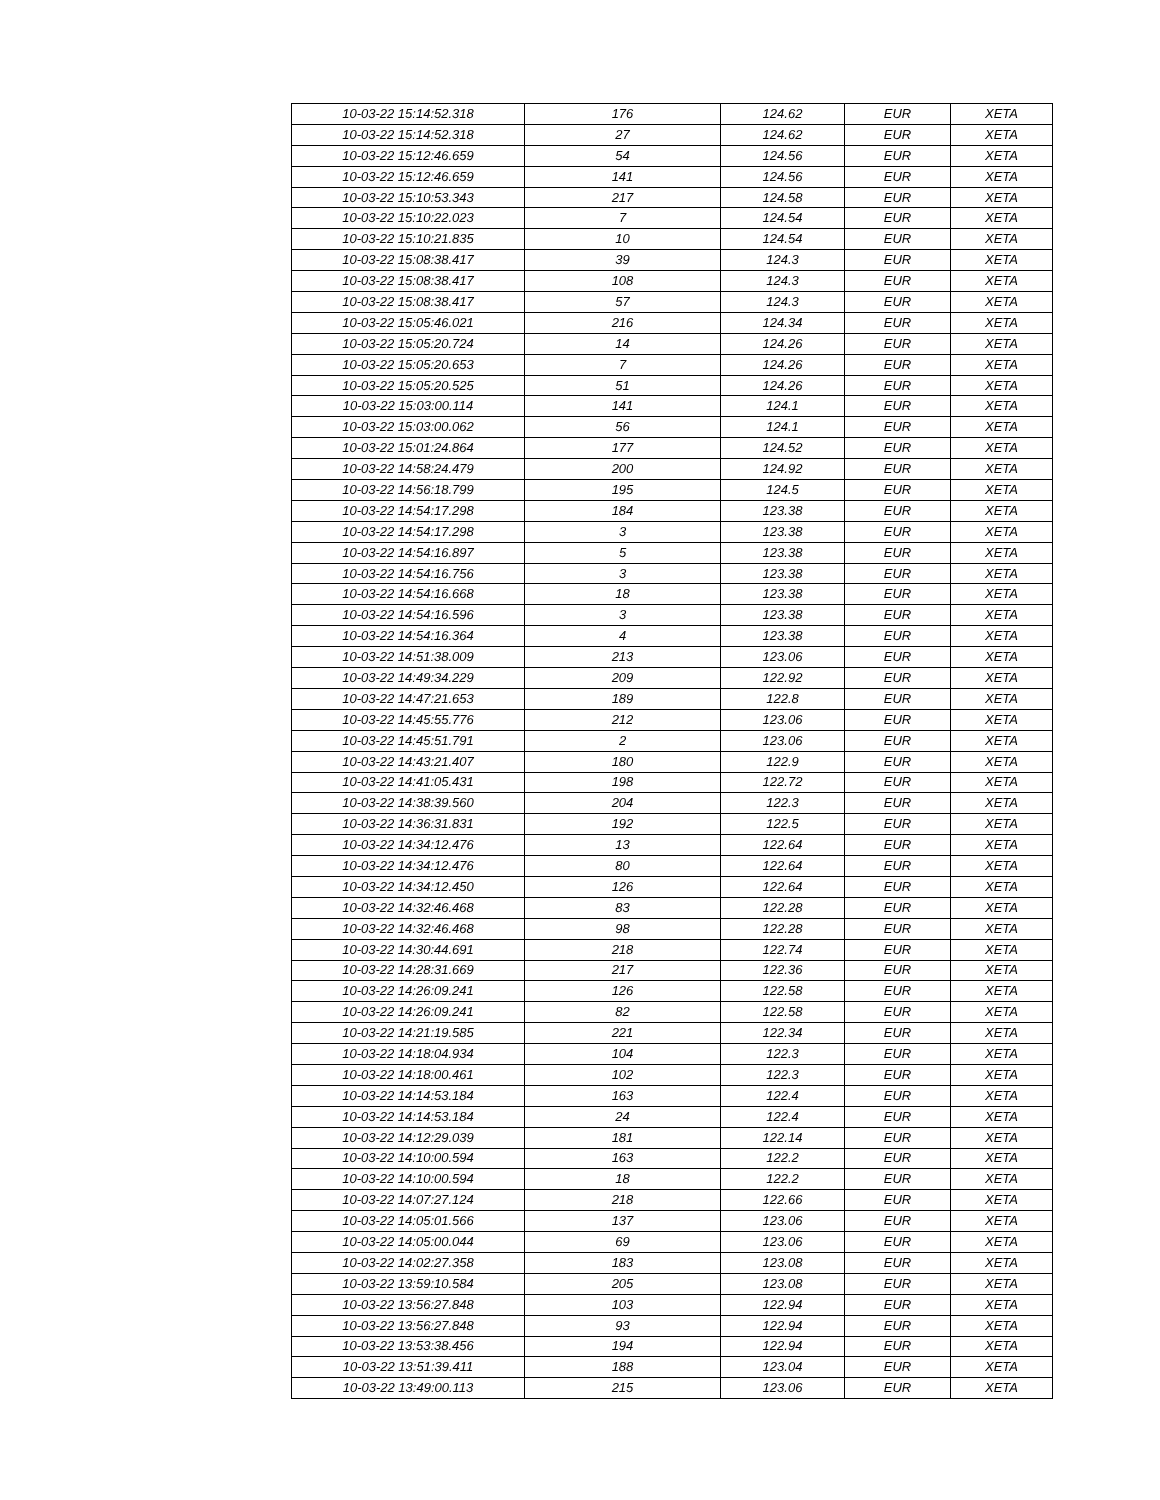| 10-03-22 15:14:52.318 | 176 | 124.62 | EUR | XETA |
| 10-03-22 15:14:52.318 | 27 | 124.62 | EUR | XETA |
| 10-03-22 15:12:46.659 | 54 | 124.56 | EUR | XETA |
| 10-03-22 15:12:46.659 | 141 | 124.56 | EUR | XETA |
| 10-03-22 15:10:53.343 | 217 | 124.58 | EUR | XETA |
| 10-03-22 15:10:22.023 | 7 | 124.54 | EUR | XETA |
| 10-03-22 15:10:21.835 | 10 | 124.54 | EUR | XETA |
| 10-03-22 15:08:38.417 | 39 | 124.3 | EUR | XETA |
| 10-03-22 15:08:38.417 | 108 | 124.3 | EUR | XETA |
| 10-03-22 15:08:38.417 | 57 | 124.3 | EUR | XETA |
| 10-03-22 15:05:46.021 | 216 | 124.34 | EUR | XETA |
| 10-03-22 15:05:20.724 | 14 | 124.26 | EUR | XETA |
| 10-03-22 15:05:20.653 | 7 | 124.26 | EUR | XETA |
| 10-03-22 15:05:20.525 | 51 | 124.26 | EUR | XETA |
| 10-03-22 15:03:00.114 | 141 | 124.1 | EUR | XETA |
| 10-03-22 15:03:00.062 | 56 | 124.1 | EUR | XETA |
| 10-03-22 15:01:24.864 | 177 | 124.52 | EUR | XETA |
| 10-03-22 14:58:24.479 | 200 | 124.92 | EUR | XETA |
| 10-03-22 14:56:18.799 | 195 | 124.5 | EUR | XETA |
| 10-03-22 14:54:17.298 | 184 | 123.38 | EUR | XETA |
| 10-03-22 14:54:17.298 | 3 | 123.38 | EUR | XETA |
| 10-03-22 14:54:16.897 | 5 | 123.38 | EUR | XETA |
| 10-03-22 14:54:16.756 | 3 | 123.38 | EUR | XETA |
| 10-03-22 14:54:16.668 | 18 | 123.38 | EUR | XETA |
| 10-03-22 14:54:16.596 | 3 | 123.38 | EUR | XETA |
| 10-03-22 14:54:16.364 | 4 | 123.38 | EUR | XETA |
| 10-03-22 14:51:38.009 | 213 | 123.06 | EUR | XETA |
| 10-03-22 14:49:34.229 | 209 | 122.92 | EUR | XETA |
| 10-03-22 14:47:21.653 | 189 | 122.8 | EUR | XETA |
| 10-03-22 14:45:55.776 | 212 | 123.06 | EUR | XETA |
| 10-03-22 14:45:51.791 | 2 | 123.06 | EUR | XETA |
| 10-03-22 14:43:21.407 | 180 | 122.9 | EUR | XETA |
| 10-03-22 14:41:05.431 | 198 | 122.72 | EUR | XETA |
| 10-03-22 14:38:39.560 | 204 | 122.3 | EUR | XETA |
| 10-03-22 14:36:31.831 | 192 | 122.5 | EUR | XETA |
| 10-03-22 14:34:12.476 | 13 | 122.64 | EUR | XETA |
| 10-03-22 14:34:12.476 | 80 | 122.64 | EUR | XETA |
| 10-03-22 14:34:12.450 | 126 | 122.64 | EUR | XETA |
| 10-03-22 14:32:46.468 | 83 | 122.28 | EUR | XETA |
| 10-03-22 14:32:46.468 | 98 | 122.28 | EUR | XETA |
| 10-03-22 14:30:44.691 | 218 | 122.74 | EUR | XETA |
| 10-03-22 14:28:31.669 | 217 | 122.36 | EUR | XETA |
| 10-03-22 14:26:09.241 | 126 | 122.58 | EUR | XETA |
| 10-03-22 14:26:09.241 | 82 | 122.58 | EUR | XETA |
| 10-03-22 14:21:19.585 | 221 | 122.34 | EUR | XETA |
| 10-03-22 14:18:04.934 | 104 | 122.3 | EUR | XETA |
| 10-03-22 14:18:00.461 | 102 | 122.3 | EUR | XETA |
| 10-03-22 14:14:53.184 | 163 | 122.4 | EUR | XETA |
| 10-03-22 14:14:53.184 | 24 | 122.4 | EUR | XETA |
| 10-03-22 14:12:29.039 | 181 | 122.14 | EUR | XETA |
| 10-03-22 14:10:00.594 | 163 | 122.2 | EUR | XETA |
| 10-03-22 14:10:00.594 | 18 | 122.2 | EUR | XETA |
| 10-03-22 14:07:27.124 | 218 | 122.66 | EUR | XETA |
| 10-03-22 14:05:01.566 | 137 | 123.06 | EUR | XETA |
| 10-03-22 14:05:00.044 | 69 | 123.06 | EUR | XETA |
| 10-03-22 14:02:27.358 | 183 | 123.08 | EUR | XETA |
| 10-03-22 13:59:10.584 | 205 | 123.08 | EUR | XETA |
| 10-03-22 13:56:27.848 | 103 | 122.94 | EUR | XETA |
| 10-03-22 13:56:27.848 | 93 | 122.94 | EUR | XETA |
| 10-03-22 13:53:38.456 | 194 | 122.94 | EUR | XETA |
| 10-03-22 13:51:39.411 | 188 | 123.04 | EUR | XETA |
| 10-03-22 13:49:00.113 | 215 | 123.06 | EUR | XETA |